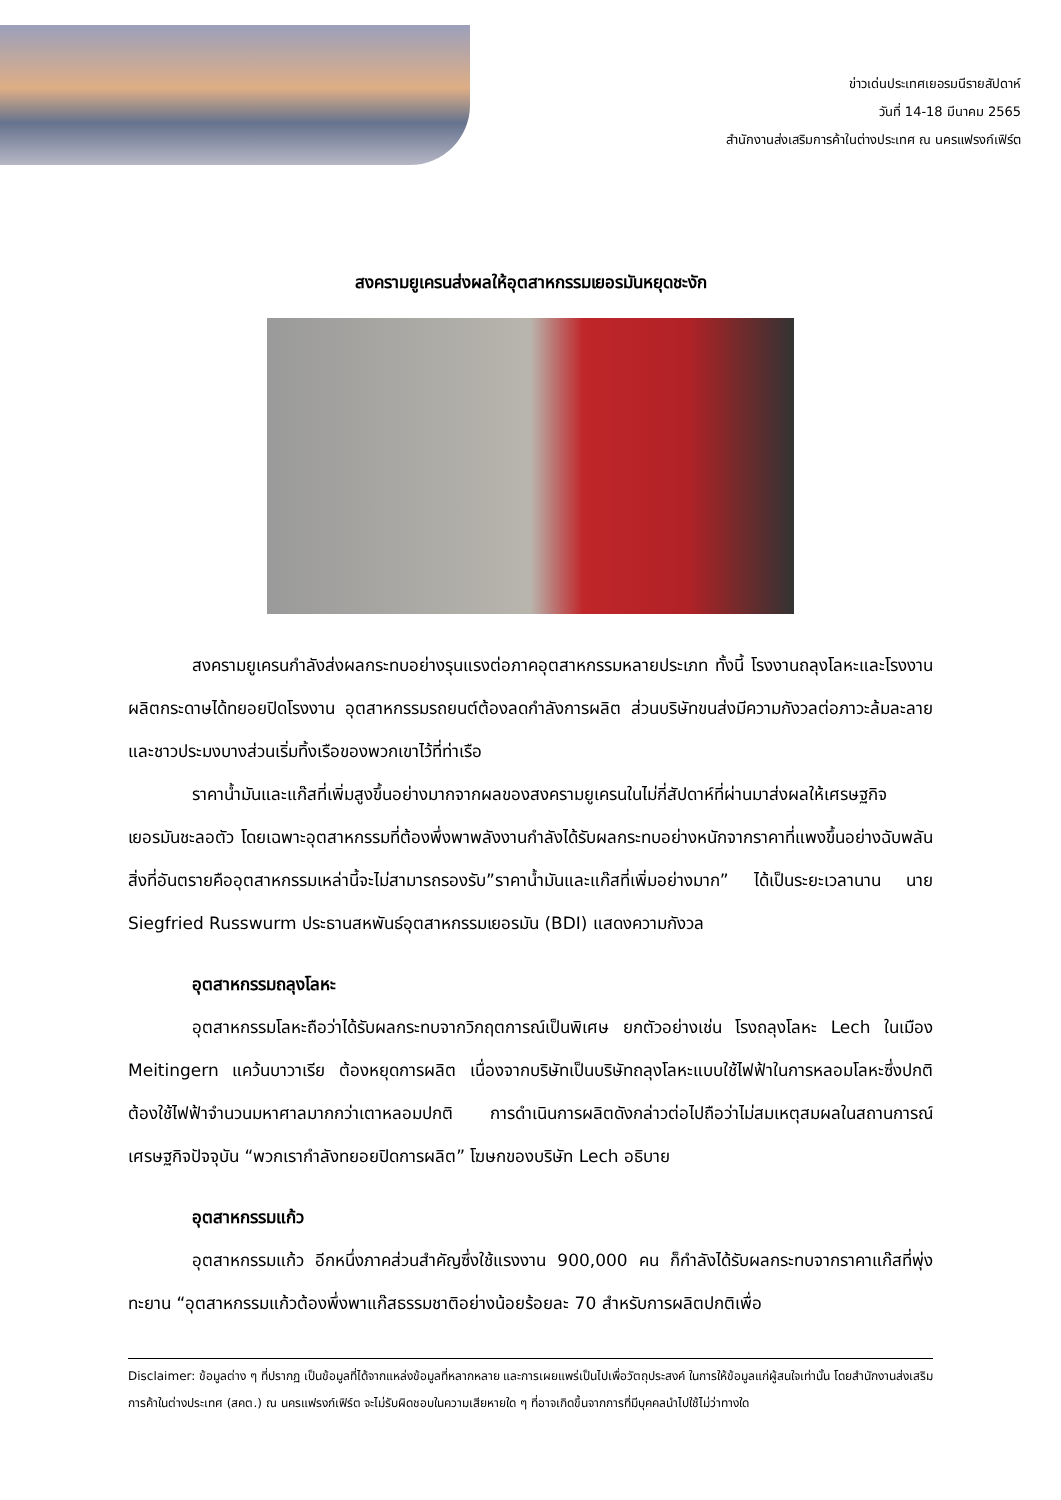ข่าวเด่นประเทศเยอรมนีรายสัปดาห์
วันที่ 14-18 มีนาคม 2565
สำนักงานส่งเสริมการค้าในต่างประเทศ ณ นครแฟรงก์เฟิร์ต
สงครามยูเครนส่งผลให้อุตสาหกรรมเยอรมันหยุดชะงัก
สงครามยูเครนกำลังส่งผลกระทบอย่างรุนแรงต่อภาคอุตสาหกรรมหลายประเภท ทั้งนี้ โรงงานถลุงโลหะและโรงงานผลิตกระดาษได้ทยอยปิดโรงงาน อุตสาหกรรมรถยนต์ต้องลดกำลังการผลิต ส่วนบริษัทขนส่งมีความกังวลต่อภาวะล้มละลาย และชาวประมงบางส่วนเริ่มทิ้งเรือของพวกเขาไว้ที่ท่าเรือ
ราคาน้ำมันและแก๊สที่เพิ่มสูงขึ้นอย่างมากจากผลของสงครามยูเครนในไม่กี่สัปดาห์ที่ผ่านมาส่งผลให้เศรษฐกิจเยอรมันชะลอตัว โดยเฉพาะอุตสาหกรรมที่ต้องพึ่งพาพลังงานกำลังได้รับผลกระทบอย่างหนักจากราคาที่แพงขึ้นอย่างฉับพลัน สิ่งที่อันตรายคืออุตสาหกรรมเหล่านี้จะไม่สามารถรองรับ”ราคาน้ำมันและแก๊สที่เพิ่มอย่างมาก” ได้เป็นระยะเวลานาน นาย Siegfried Russwurm ประธานสหพันธ์อุตสาหกรรมเยอรมัน (BDI) แสดงความกังวล
อุตสาหกรรมถลุงโลหะ
อุตสาหกรรมโลหะถือว่าได้รับผลกระทบจากวิกฤตการณ์เป็นพิเศษ ยกตัวอย่างเช่น โรงถลุงโลหะ Lech ในเมือง Meitingern แคว้นบาวาเรีย ต้องหยุดการผลิต เนื่องจากบริษัทเป็นบริษัทถลุงโลหะแบบใช้ไฟฟ้าในการหลอมโลหะซึ่งปกติต้องใช้ไฟฟ้าจำนวนมหาศาลมากกว่าเตาหลอมปกติ การดำเนินการผลิตดังกล่าวต่อไปถือว่าไม่สมเหตุสมผลในสถานการณ์เศรษฐกิจปัจจุบัน “พวกเรากำลังทยอยปิดการผลิต” โฆษกของบริษัท Lech อธิบาย
อุตสาหกรรมแก้ว
อุตสาหกรรมแก้ว อีกหนึ่งภาคส่วนสำคัญซึ่งใช้แรงงาน 900,000 คน ก็กำลังได้รับผลกระทบจากราคาแก๊สที่พุ่งทะยาน “อุตสาหกรรมแก้วต้องพึ่งพาแก๊สธรรมชาติอย่างน้อยร้อยละ 70 สำหรับการผลิตปกติเพื่อ
Disclaimer: ข้อมูลต่าง ๆ ที่ปรากฏ เป็นข้อมูลที่ได้จากแหล่งข้อมูลที่หลากหลาย และการเผยแพร่เป็นไปเพื่อวัตถุประสงค์ ในการให้ข้อมูลแก่ผู้สนใจเท่านั้น โดยสำนักงานส่งเสริมการค้าในต่างประเทศ (สคต.) ณ นครแฟรงก์เฟิร์ต จะไม่รับผิดชอบในความเสียหายใด ๆ ที่อาจเกิดขึ้นจากการที่มีบุคคลนำไปใช้ไม่ว่าทางใด